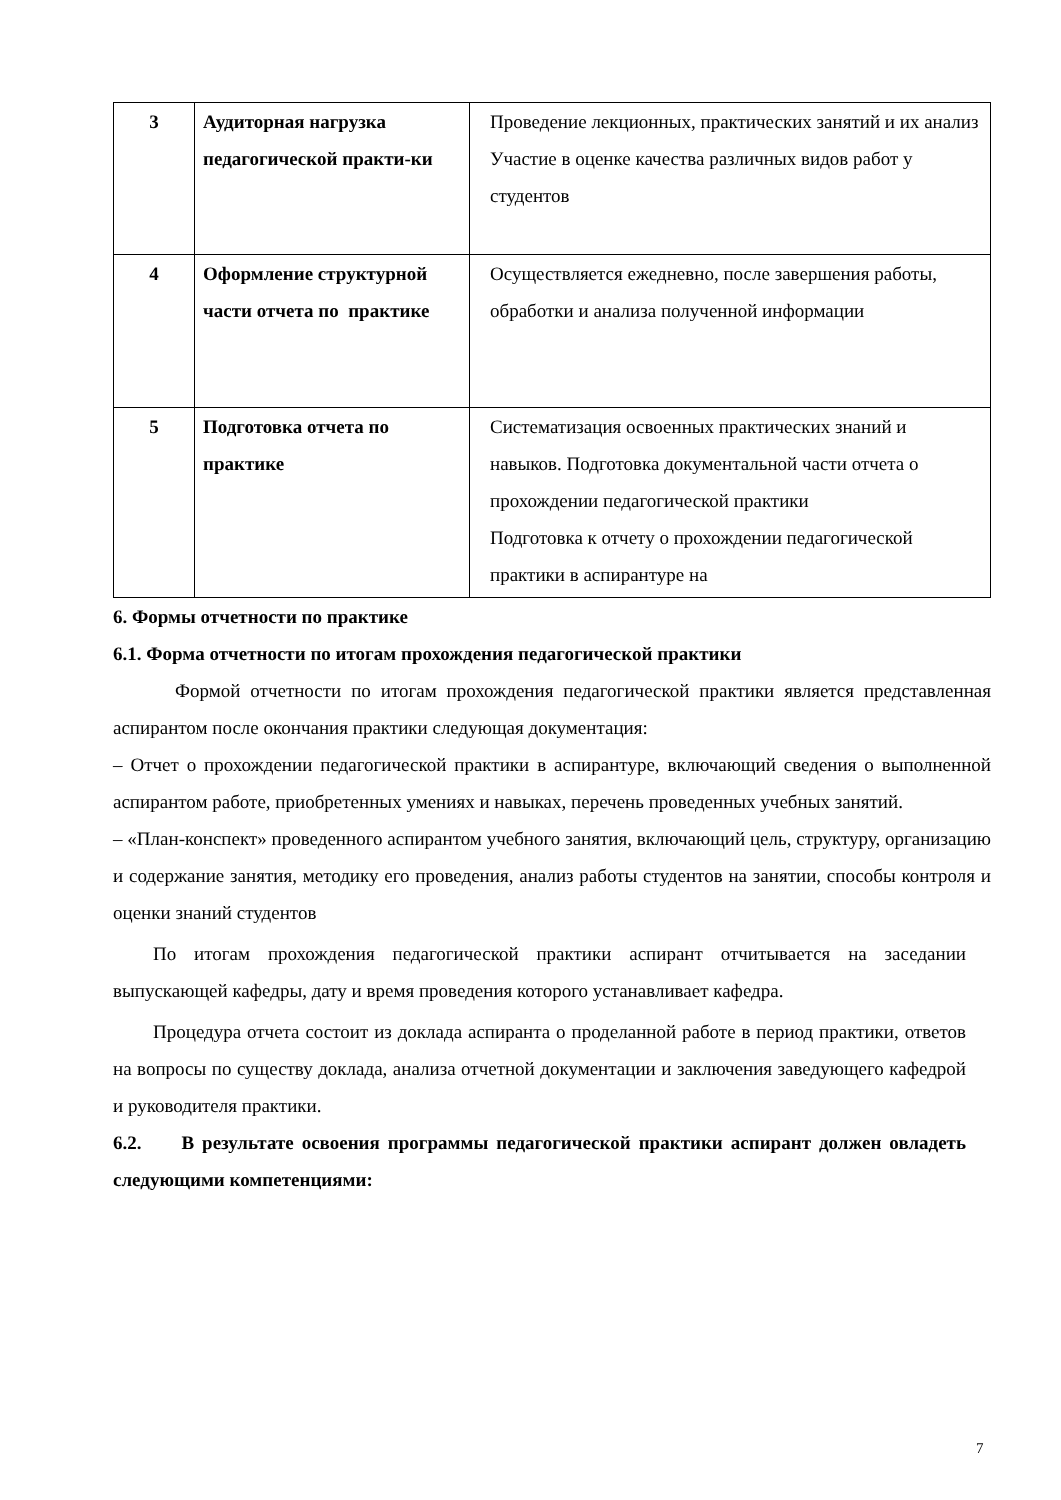| 3 | Аудиторная нагрузка педагогической практи-ки | Проведение лекционных, практических занятий и их анализ Участие в оценке качества различных видов работ у студентов |
| 4 | Оформление структурной части отчета по практике | Осуществляется ежедневно, после завершения работы, обработки и анализа полученной информации |
| 5 | Подготовка отчета по практике | Систематизация освоенных практических знаний и навыков. Подготовка документальной части отчета о прохождении педагогической практики Подготовка к отчету о прохождении педагогической практики в аспирантуре на |
6. Формы отчетности по практике
6.1. Форма отчетности по итогам прохождения педагогической практики
Формой отчетности по итогам прохождения педагогической практики является представленная аспирантом после окончания практики следующая документация:
– Отчет о прохождении педагогической практики в аспирантуре, включающий сведения о выполненной аспирантом работе, приобретенных умениях и навыках, перечень проведенных учебных занятий.
– «План-конспект» проведенного аспирантом учебного занятия, включающий цель, структуру, организацию и содержание занятия, методику его проведения, анализ работы студентов на занятии, способы контроля и оценки знаний студентов
По итогам прохождения педагогической практики аспирант отчитывается на заседании выпускающей кафедры, дату и время проведения которого устанавливает кафедра.
Процедура отчета состоит из доклада аспиранта о проделанной работе в период практики, ответов на вопросы по существу доклада, анализа отчетной документации и заключения заведующего кафедрой и руководителя практики.
6.2. В результате освоения программы педагогической практики аспирант должен овладеть следующими компетенциями:
7